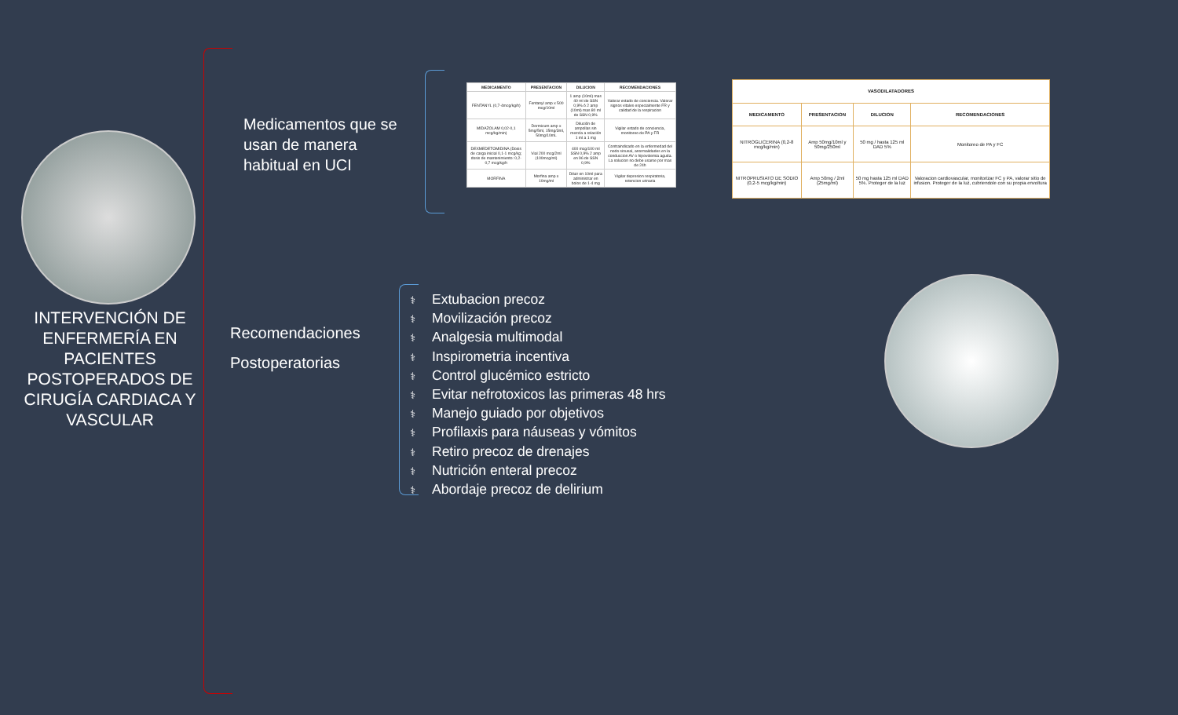INTERVENCIÓN DE ENFERMERÍA EN PACIENTES POSTOPERADOS DE CIRUGÍA CARDIACA Y VASCULAR
Medicamentos que se usan de manera habitual en UCI
| MEDICAMENTO | PRESENTACION | DILUCION | RECOMENDACIONES |
| --- | --- | --- | --- |
| FENTANYL (0,7-4mcg/kg/h) | Fentanyl amp x 500 mcg/10ml | 1 amp (10ml) mas 40 ml de SSN 0,9% ó 2 amp (10ml) mas 80 ml de SSN 0,9% | Valorar estado de conciencia. Valorar signos vitales especialmente FR y calidad de la respiracion |
| MIDAZOLAM 0,02-0,1 mcg/kg/min) | Dormicum amp x 5mg/5ml, 15mg/3ml, 50mg/10mL | Dilución de ampollas sin mezcla a relación 1 ml a 1 mg | Vigilar estado de conciencia, monitoreo de PA y FR |
| DEXMEDETOMIDINA (Dosis de carga inicial 0,1-1 mcg/kg; dosis de mantenimiento: 0,2-0,7 mcg/kg/h | Vial 200 mcg/2ml (100mcg/ml) | 400 mcg/100 ml SSN 0,9% 2 amp en 96 de SSN 0,9% | Contraindicado en la enfermedad del nodo sinusal, anormalidades en la conduccion AV o hipovolemia aguda. La solucion no debe usarse por mas de 24h |
| MORFINA | Morfina amp x 10mg/ml | Diluir en 10ml para administrar en bolos de 1-4 mg | Vigilar depresion respiratoria, retencion urinaria |
| VASODILATADORES | | | |
| --- | --- | --- | --- |
| MEDICAMENTO | PRESENTACION | DILUCION | RECOMENDACIONES |
| NITROGLICERINA (0,2-8 mcg/kg/min) | Amp 50mg/10ml y 50mg/250ml | 50 mg / hasta 125 ml DAD 5% | Monitoreo de PA y FC |
| NITROPRUSIATO DE SODIO (0,2-5 mcg/kg/min) | Amp 50mg / 2ml (25mg/ml) | 50 mg hasta 125 ml DAD 5%. Proteger de la luz | Valoracion cardiovascular, monitorizar FC y PA, valorar sitio de infusion. Proteger de la luz, cubriendole con su propia envoltura |
Recomendaciones
Postoperatorias
⚕ Extubacion precoz
⚕ Movilización precoz
⚕ Analgesia multimodal
⚕ Inspirometria incentiva
⚕ Control glucémico estricto
⚕ Evitar nefrotoxicos las primeras 48 hrs
⚕ Manejo guiado por objetivos
⚕ Profilaxis para náuseas y vómitos
⚕ Retiro precoz de drenajes
⚕ Nutrición enteral precoz
⚕ Abordaje precoz de delirium